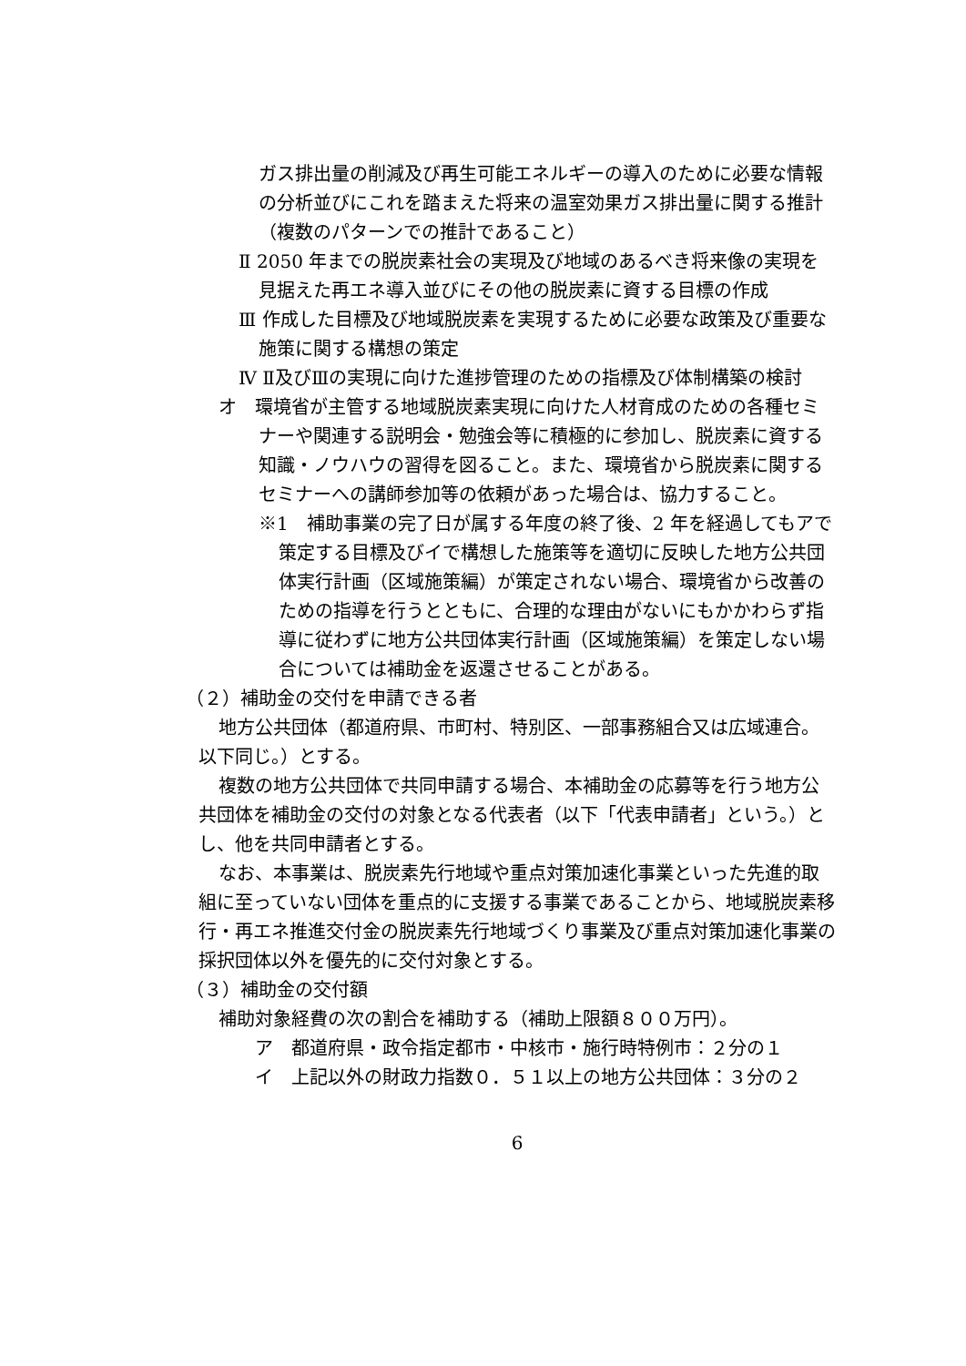ガス排出量の削減及び再生可能エネルギーの導入のために必要な情報の分析並びにこれを踏まえた将来の温室効果ガス排出量に関する推計（複数のパターンでの推計であること）
Ⅱ 2050 年までの脱炭素社会の実現及び地域のあるべき将来像の実現を見据えた再エネ導入並びにその他の脱炭素に資する目標の作成
Ⅲ 作成した目標及び地域脱炭素を実現するために必要な政策及び重要な施策に関する構想の策定
Ⅳ Ⅱ及びⅢの実現に向けた進捗管理のための指標及び体制構築の検討
オ　環境省が主管する地域脱炭素実現に向けた人材育成のための各種セミナーや関連する説明会・勉強会等に積極的に参加し、脱炭素に資する知識・ノウハウの習得を図ること。また、環境省から脱炭素に関するセミナーへの講師参加等の依頼があった場合は、協力すること。
※1　補助事業の完了日が属する年度の終了後、2 年を経過してもアで策定する目標及びイで構想した施策等を適切に反映した地方公共団体実行計画（区域施策編）が策定されない場合、環境省から改善のための指導を行うとともに、合理的な理由がないにもかかわらず指導に従わずに地方公共団体実行計画（区域施策編）を策定しない場合については補助金を返還させることがある。
（２）補助金の交付を申請できる者
地方公共団体（都道府県、市町村、特別区、一部事務組合又は広域連合。以下同じ。）とする。
複数の地方公共団体で共同申請する場合、本補助金の応募等を行う地方公共団体を補助金の交付の対象となる代表者（以下「代表申請者」という。）とし、他を共同申請者とする。
なお、本事業は、脱炭素先行地域や重点対策加速化事業といった先進的取組に至っていない団体を重点的に支援する事業であることから、地域脱炭素移行・再エネ推進交付金の脱炭素先行地域づくり事業及び重点対策加速化事業の採択団体以外を優先的に交付対象とする。
（３）補助金の交付額
補助対象経費の次の割合を補助する（補助上限額８００万円）。
ア　都道府県・政令指定都市・中核市・施行時特例市：２分の１
イ　上記以外の財政力指数０．５１以上の地方公共団体：３分の２
6